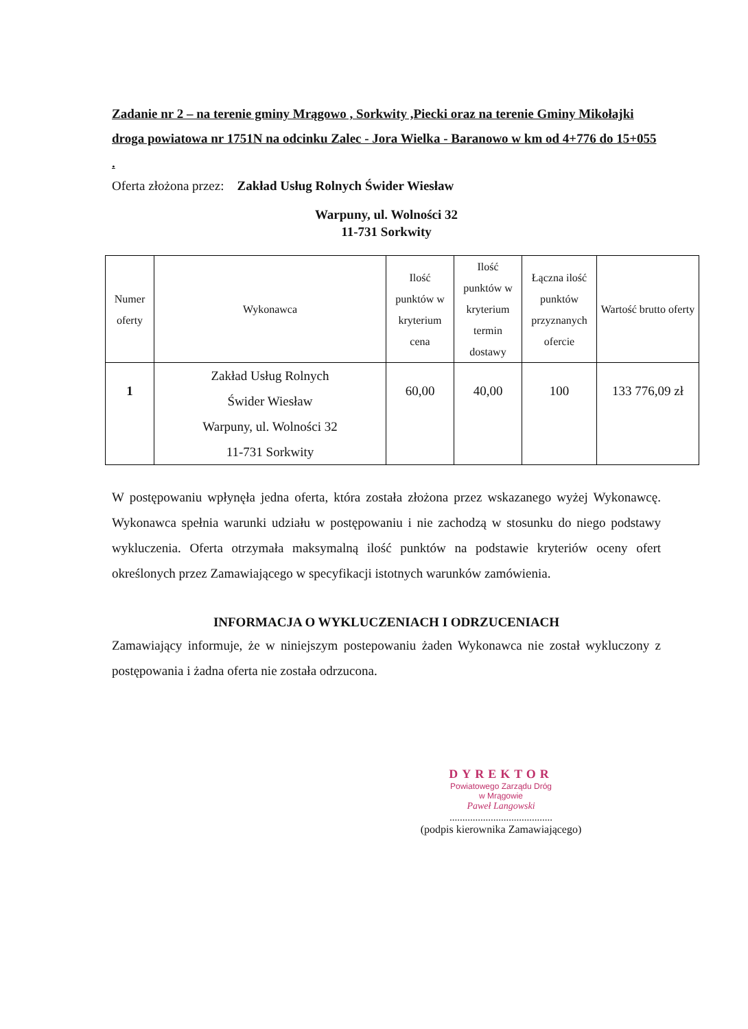Zadanie nr 2 – na terenie gminy Mrągowo , Sorkwity ,Piecki oraz na terenie Gminy Mikołajki droga powiatowa nr 1751N na odcinku Zalec - Jora Wielka - Baranowo w km od 4+776 do 15+055 .
Oferta złożona przez: Zakład Usług Rolnych Świder Wiesław
Warpuny, ul. Wolności 32
11-731 Sorkwity
| Numer oferty | Wykonawca | Ilość punktów w kryterium cena | Ilość punktów w kryterium termin dostawy | Łączna ilość punktów przyznanych ofercie | Wartość brutto oferty |
| --- | --- | --- | --- | --- | --- |
| 1 | Zakład Usług Rolnych Świder Wiesław Warpuny, ul. Wolności 32 11-731 Sorkwity | 60,00 | 40,00 | 100 | 133 776,09 zł |
W postępowaniu wpłynęła jedna oferta, która została złożona przez wskazanego wyżej Wykonawcę. Wykonawca spełnia warunki udziału w postępowaniu i nie zachodzą w stosunku do niego podstawy wykluczenia. Oferta otrzymała maksymalną ilość punktów na podstawie kryteriów oceny ofert określonych przez Zamawiającego w specyfikacji istotnych warunków zamówienia.
INFORMACJA O WYKLUCZENIACH I ODRZUCENIACH
Zamawiający informuje, że w niniejszym postepowaniu żaden Wykonawca nie został wykluczony z postępowania i żadna oferta nie została odrzucona.
DYREKTOR
Powiatowego Zarządu Dróg
w Mrągowie
Paweł Langowski
........................................
(podpis kierownika Zamawiającego)